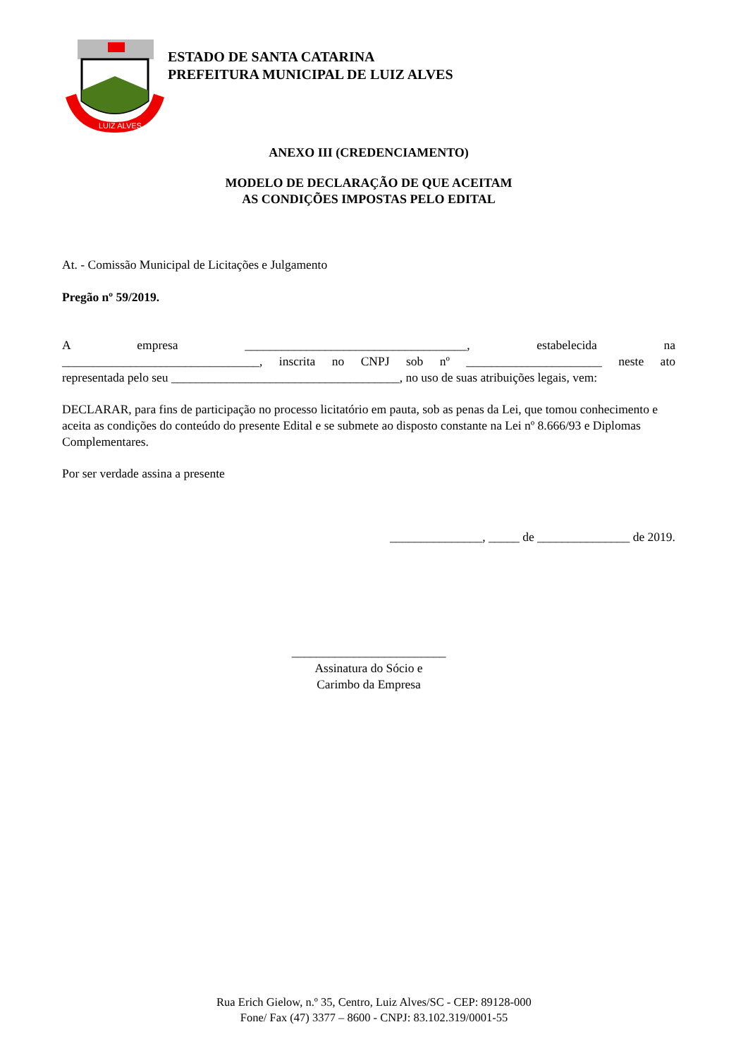LUIZ ALVES
ESTADO DE SANTA CATARINA
PREFEITURA MUNICIPAL DE LUIZ ALVES
ANEXO III (CREDENCIAMENTO)
MODELO DE DECLARAÇÃO DE QUE ACEITAM
AS CONDIÇÕES IMPOSTAS PELO EDITAL
At. - Comissão Municipal de Licitações e Julgamento
Pregão nº 59/2019.
A empresa ____________________________________, estabelecida na
________________________________, inscrita no CNPJ sob nº ______________________ neste ato
representada pelo seu _____________________________________, no uso de suas atribuições legais, vem:
DECLARAR, para fins de participação no processo licitatório em pauta, sob as penas da Lei, que tomou conhecimento e aceita as condições do conteúdo do presente Edital e se submete ao disposto constante na Lei nº 8.666/93 e Diplomas Complementares.
Por ser verdade assina a presente
_______________, _____ de _______________ de 2019.
_________________________
Assinatura do Sócio e
Carimbo da Empresa
Rua Erich Gielow, n.º 35, Centro, Luiz Alves/SC - CEP: 89128-000
Fone/ Fax (47) 3377 – 8600 - CNPJ: 83.102.319/0001-55